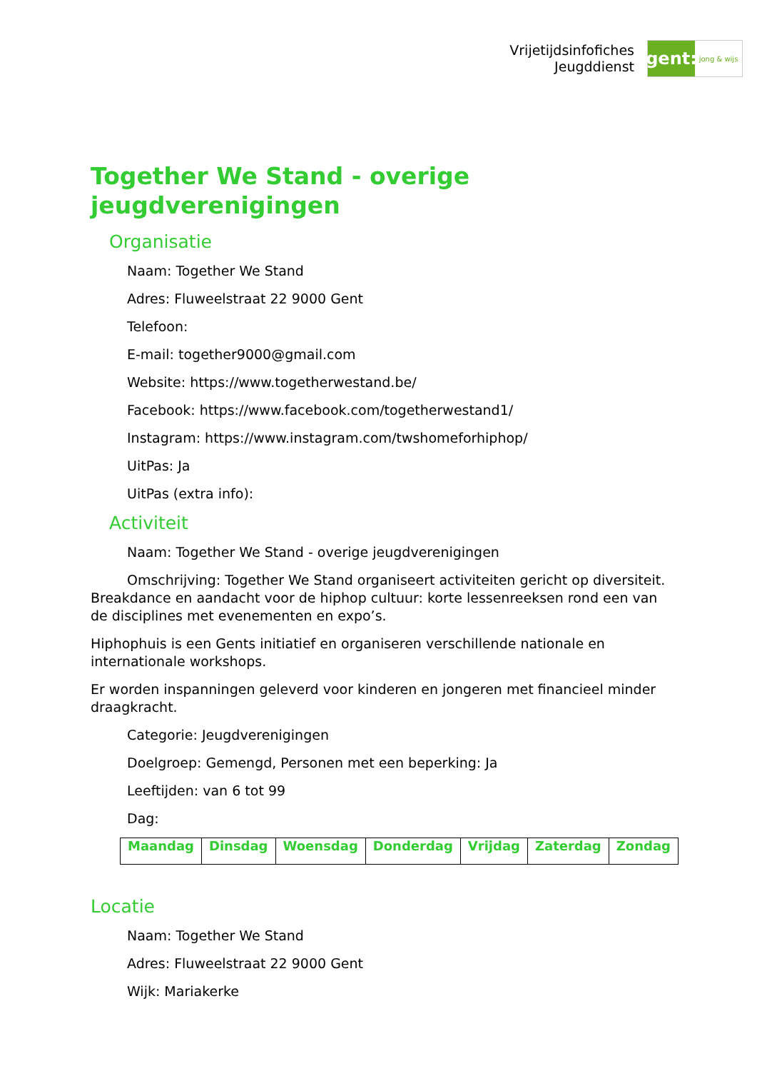Vrijetijdsinfofiches
Jeugddienst
gent:
jong & wijs
Together We Stand - overige jeugdverenigingen
Organisatie
Naam: Together We Stand
Adres: Fluweelstraat 22 9000 Gent
Telefoon:
E-mail: together9000@gmail.com
Website: https://www.togetherwestand.be/
Facebook: https://www.facebook.com/togetherwestand1/
Instagram: https://www.instagram.com/twshomeforhiphop/
UitPas: Ja
UitPas (extra info):
Activiteit
Naam: Together We Stand - overige jeugdverenigingen
Omschrijving: Together We Stand organiseert activiteiten gericht op diversiteit. Breakdance en aandacht voor de hiphop cultuur: korte lessenreeksen rond een van de disciplines met evenementen en expo’s.
Hiphophuis is een Gents initiatief en organiseren verschillende nationale en internationale workshops.
Er worden inspanningen geleverd voor kinderen en jongeren met financieel minder draagkracht.
Categorie: Jeugdverenigingen
Doelgroep: Gemengd, Personen met een beperking: Ja
Leeftijden: van 6 tot 99
Dag:
| Maandag | Dinsdag | Woensdag | Donderdag | Vrijdag | Zaterdag | Zondag |
| --- | --- | --- | --- | --- | --- | --- |
Locatie
Naam: Together We Stand
Adres: Fluweelstraat 22 9000 Gent
Wijk: Mariakerke